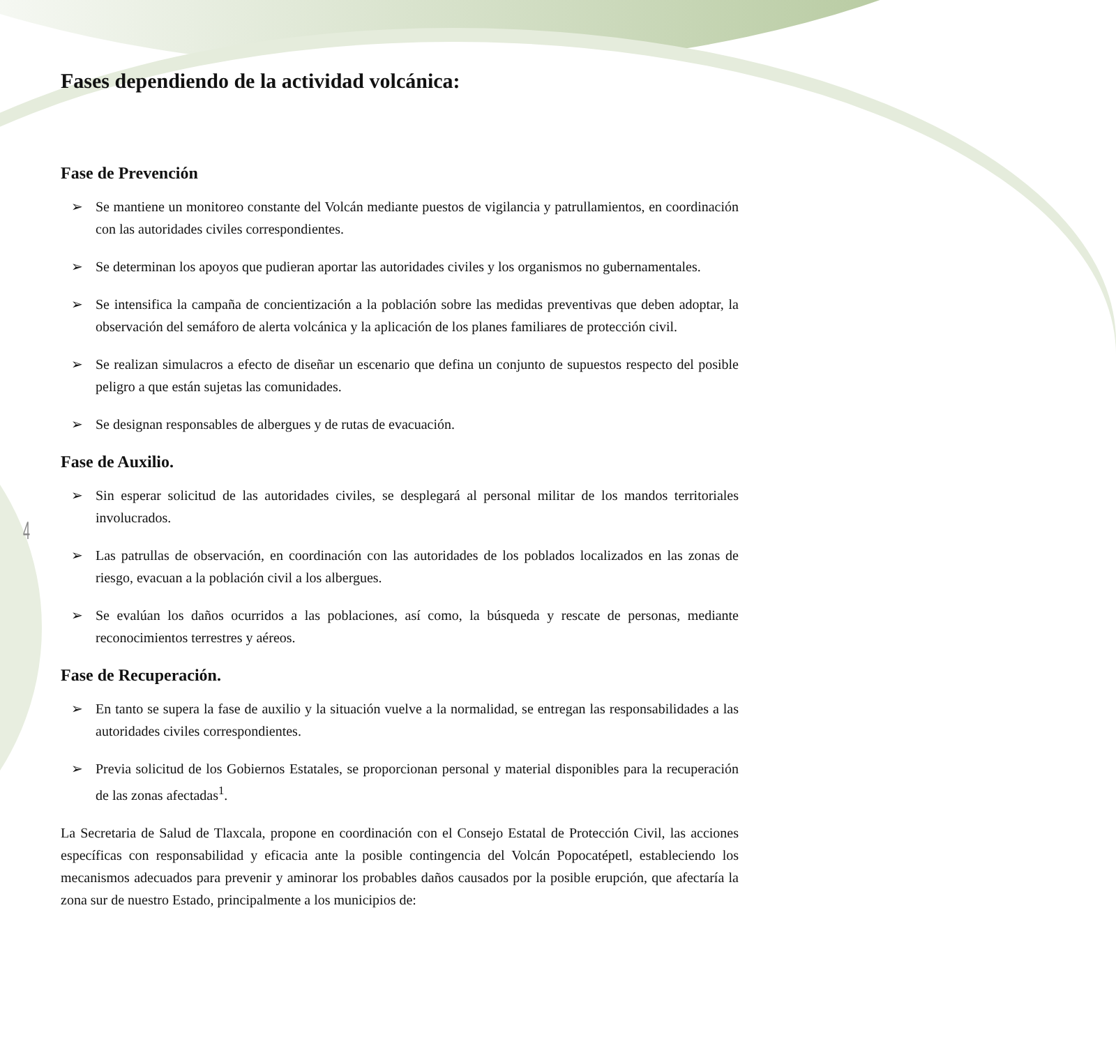4
Fases dependiendo de la actividad volcánica:
Fase de Prevención
➢ Se mantiene un monitoreo constante del Volcán mediante puestos de vigilancia y patrullamientos, en coordinación con las autoridades civiles correspondientes.
➢ Se determinan los apoyos que pudieran aportar las autoridades civiles y los organismos no gubernamentales.
➢ Se intensifica la campaña de concientización a la población sobre las medidas preventivas que deben adoptar, la observación del semáforo de alerta volcánica y la aplicación de los planes familiares de protección civil.
➢ Se realizan simulacros a efecto de diseñar un escenario que defina un conjunto de supuestos respecto del posible peligro a que están sujetas las comunidades.
➢ Se designan responsables de albergues y de rutas de evacuación.
Fase de Auxilio.
➢ Sin esperar solicitud de las autoridades civiles, se desplegará al personal militar de los mandos territoriales involucrados.
➢ Las patrullas de observación, en coordinación con las autoridades de los poblados localizados en las zonas de riesgo, evacuan a la población civil a los albergues.
➢ Se evalúan los daños ocurridos a las poblaciones, así como, la búsqueda y rescate de personas, mediante reconocimientos terrestres y aéreos.
Fase de Recuperación.
➢ En tanto se supera la fase de auxilio y la situación vuelve a la normalidad, se entregan las responsabilidades a las autoridades civiles correspondientes.
➢ Previa solicitud de los Gobiernos Estatales, se proporcionan personal y material disponibles para la recuperación de las zonas afectadas<sup>1</sup>.
La Secretaria de Salud de Tlaxcala, propone en coordinación con el Consejo Estatal de Protección Civil, las acciones específicas con responsabilidad y eficacia ante la posible contingencia del Volcán Popocatépetl, estableciendo los mecanismos adecuados para prevenir y aminorar los probables daños causados por la posible erupción, que afectaría la zona sur de nuestro Estado, principalmente a los municipios de: